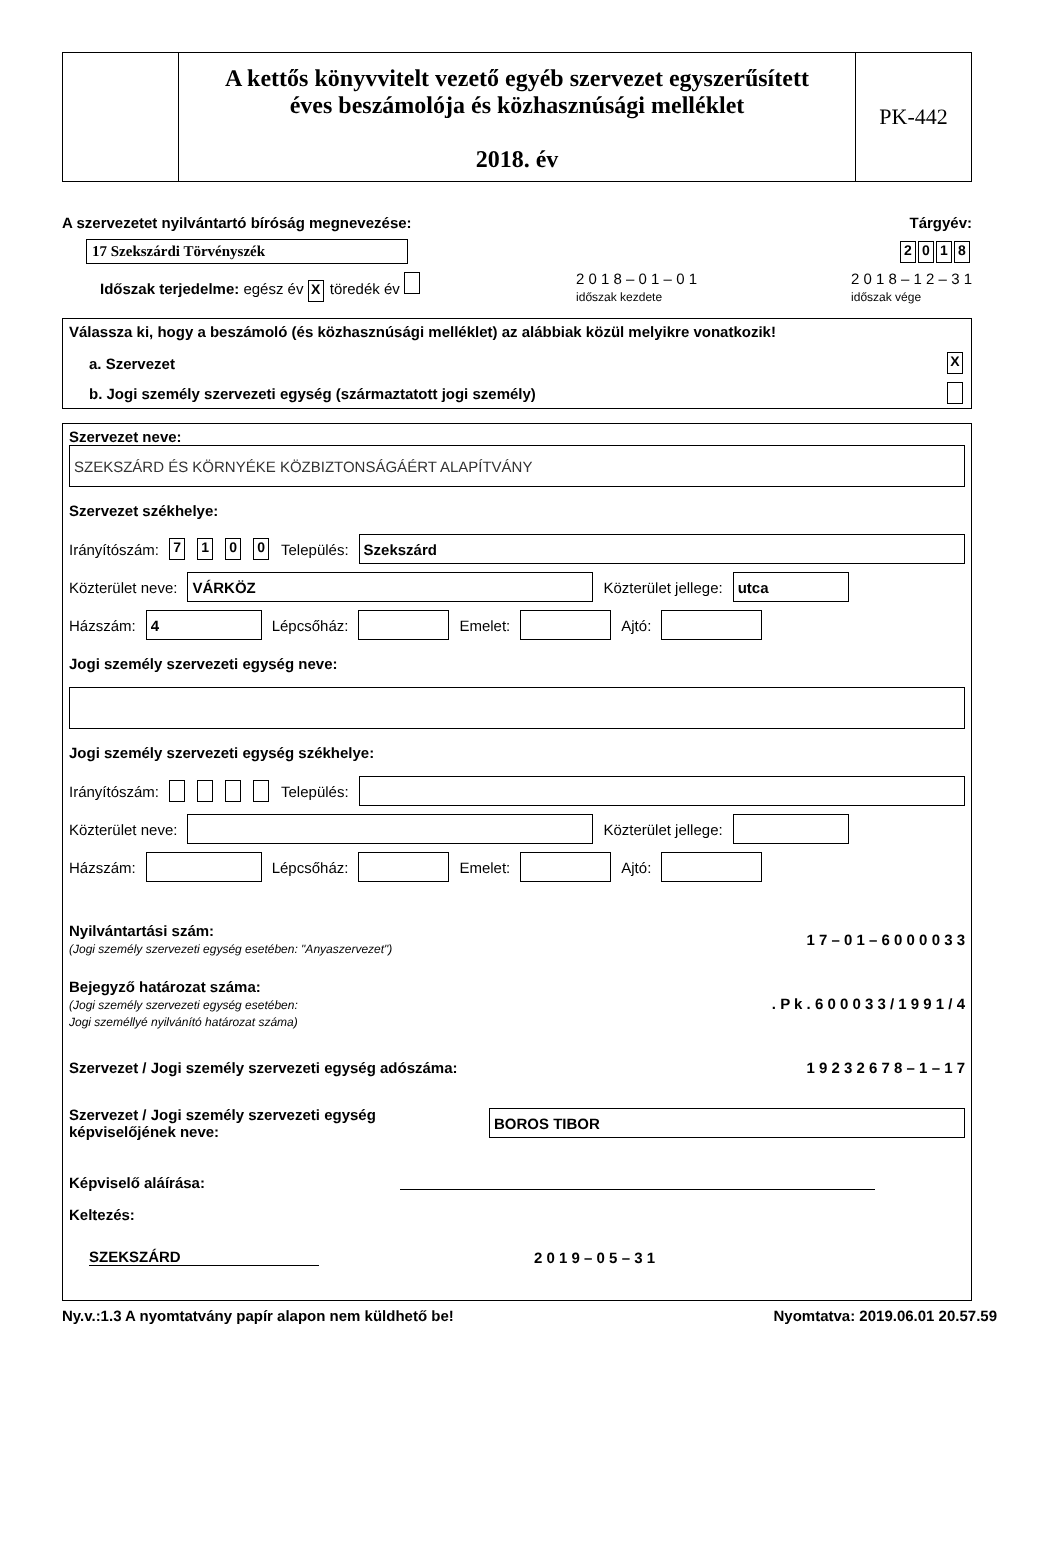A kettős könyvvitelt vezető egyéb szervezet egyszerűsített
éves beszámolója és közhasznúsági melléklet
2018. év
PK-442
A szervezetet nyilvántartó bíróság megnevezése: Tárgyév:
17 Szekszárdi Törvényszék 2018
Időszak terjedelme: egész év X töredék év 2 0 1 8 – 0 1 – 0 1
időszak kezdete 2 0 1 8 – 1 2 – 3 1
időszak vége
Válassza ki, hogy a beszámoló (és közhasznúsági melléklet) az alábbiak közül melyikre vonatkozik!
a. Szervezet X
b. Jogi személy szervezeti egység (származtatott jogi személy)
Szervezet neve:
SZEKSZÁRD ÉS KÖRNYÉKE KÖZBIZTONSÁGÁÉRT ALAPÍTVÁNY
Szervezet székhelye:
Irányítószám: 7100 Település:
Szekszárd
Közterület neve:
VÁRKÖZ
Közterület jellege:
utca
Házszám:
4
Lépcsőház:
Emelet:
Ajtó:
Jogi személy szervezeti egység neve:
Jogi személy szervezeti egység székhelye:
Irányítószám: Település:
Közterület neve:
Közterület jellege:
Házszám:
Lépcsőház:
Emelet:
Ajtó:
Nyilvántartási szám:
(Jogi személy szervezeti egység esetében: "Anyaszervezet") 1 7 – 0 1 – 6 0 0 0 0 3 3
Bejegyző határozat száma:
(Jogi személy szervezeti egység esetében:
Jogi személlyé nyilvánító határozat száma). P k . 6 0 0 0 3 3 / 1 9 9 1 / 4
Szervezet / Jogi személy szervezeti egység adószáma: 1 9 2 3 2 6 7 8 – 1 – 1 7
Szervezet / Jogi személy szervezeti egység
képviselőjének neve:
BOROS TIBOR
Képviselő aláírása:
Keltezés:
SZEKSZÁRD 2 0 1 9 – 0 5 – 3 1
Ny.v.:1.3 A nyomtatvány papír alapon nem küldhető be! Nyomtatva: 2019.06.01 20.57.59